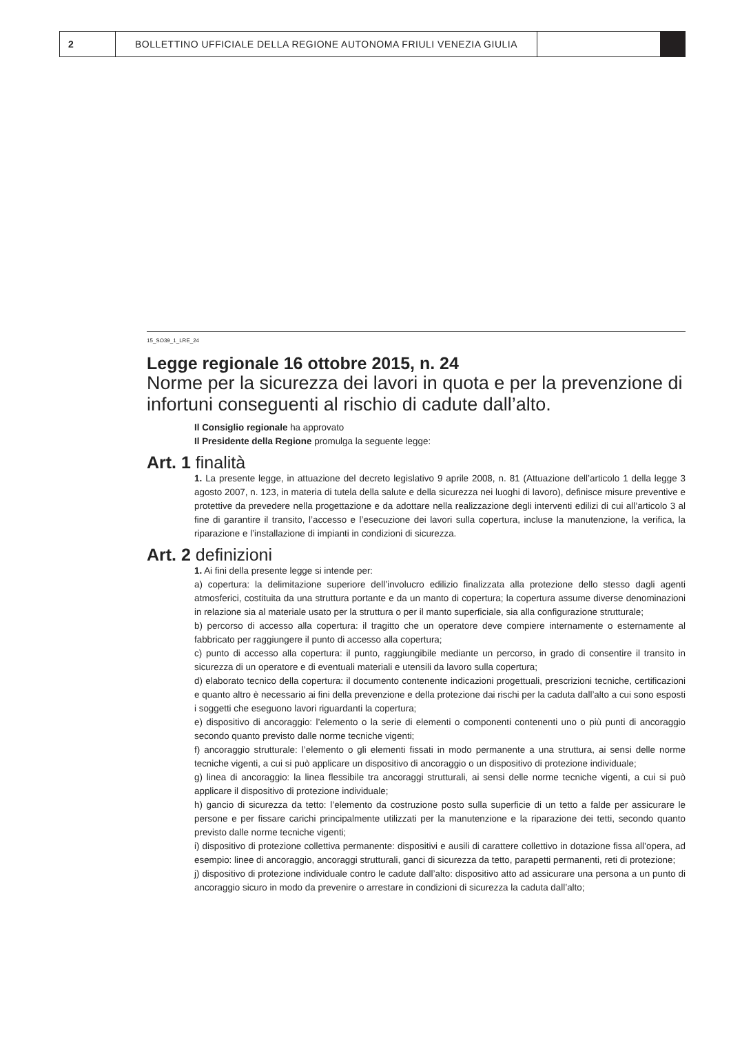2 BOLLETTINO UFFICIALE DELLA REGIONE AUTONOMA FRIULI VENEZIA GIULIA
15_SO39_1_LRE_24
Legge regionale 16 ottobre 2015, n. 24
Norme per la sicurezza dei lavori in quota e per la prevenzione di infortuni conseguenti al rischio di cadute dall’alto.
Il Consiglio regionale ha approvato
Il Presidente della Regione promulga la seguente legge:
Art. 1 finalità
1. La presente legge, in attuazione del decreto legislativo 9 aprile 2008, n. 81 (Attuazione dell’articolo 1 della legge 3 agosto 2007, n. 123, in materia di tutela della salute e della sicurezza nei luoghi di lavoro), definisce misure preventive e protettive da prevedere nella progettazione e da adottare nella realizzazione degli interventi edilizi di cui all’articolo 3 al fine di garantire il transito, l’accesso e l’esecuzione dei lavori sulla copertura, incluse la manutenzione, la verifica, la riparazione e l’installazione di impianti in condizioni di sicurezza.
Art. 2 definizioni
1. Ai fini della presente legge si intende per:
a) copertura: la delimitazione superiore dell’involucro edilizio finalizzata alla protezione dello stesso dagli agenti atmosferici, costituita da una struttura portante e da un manto di copertura; la copertura assume diverse denominazioni in relazione sia al materiale usato per la struttura o per il manto superficiale, sia alla configurazione strutturale;
b) percorso di accesso alla copertura: il tragitto che un operatore deve compiere internamente o esternamente al fabbricato per raggiungere il punto di accesso alla copertura;
c) punto di accesso alla copertura: il punto, raggiungibile mediante un percorso, in grado di consentire il transito in sicurezza di un operatore e di eventuali materiali e utensili da lavoro sulla copertura;
d) elaborato tecnico della copertura: il documento contenente indicazioni progettuali, prescrizioni tecniche, certificazioni e quanto altro è necessario ai fini della prevenzione e della protezione dai rischi per la caduta dall’alto a cui sono esposti i soggetti che eseguono lavori riguardanti la copertura;
e) dispositivo di ancoraggio: l’elemento o la serie di elementi o componenti contenenti uno o più punti di ancoraggio secondo quanto previsto dalle norme tecniche vigenti;
f) ancoraggio strutturale: l’elemento o gli elementi fissati in modo permanente a una struttura, ai sensi delle norme tecniche vigenti, a cui si può applicare un dispositivo di ancoraggio o un dispositivo di protezione individuale;
g) linea di ancoraggio: la linea flessibile tra ancoraggi strutturali, ai sensi delle norme tecniche vigenti, a cui si può applicare il dispositivo di protezione individuale;
h) gancio di sicurezza da tetto: l’elemento da costruzione posto sulla superficie di un tetto a falde per assicurare le persone e per fissare carichi principalmente utilizzati per la manutenzione e la riparazione dei tetti, secondo quanto previsto dalle norme tecniche vigenti;
i) dispositivo di protezione collettiva permanente: dispositivi e ausili di carattere collettivo in dotazione fissa all’opera, ad esempio: linee di ancoraggio, ancoraggi strutturali, ganci di sicurezza da tetto, parapetti permanenti, reti di protezione;
j) dispositivo di protezione individuale contro le cadute dall’alto: dispositivo atto ad assicurare una persona a un punto di ancoraggio sicuro in modo da prevenire o arrestare in condizioni di sicurezza la caduta dall’alto;